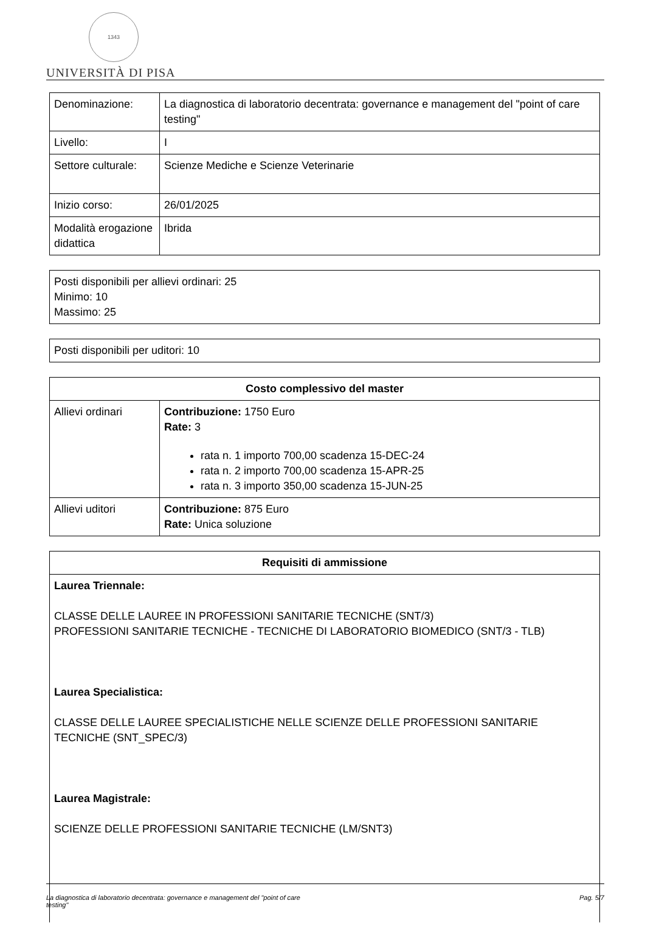1343
UNIVERSITÀ DI PISA
| Denominazione: | La diagnostica di laboratorio decentrata: governance e management del "point of care testing" |
| Livello: | I |
| Settore culturale: | Scienze Mediche e Scienze Veterinarie |
| Inizio corso: | 26/01/2025 |
| Modalità erogazione didattica | Ibrida |
| Posti disponibili per allievi ordinari: 25 Minimo: 10 Massimo: 25 |
| Posti disponibili per uditori: 10 |
| Costo complessivo del master | |
| --- | --- |
| Allievi ordinari | Contribuzione: 1750 Euro Rate: 3 rata n. 1 importo 700,00 scadenza 15-DEC-24 rata n. 2 importo 700,00 scadenza 15-APR-25 rata n. 3 importo 350,00 scadenza 15-JUN-25 |
| Allievi uditori | Contribuzione: 875 Euro Rate: Unica soluzione |
| Requisiti di ammissione |
| --- |
| Laurea Triennale: CLASSE DELLE LAUREE IN PROFESSIONI SANITARIE TECNICHE (SNT/3) PROFESSIONI SANITARIE TECNICHE - TECNICHE DI LABORATORIO BIOMEDICO (SNT/3 - TLB) Laurea Specialistica: CLASSE DELLE LAUREE SPECIALISTICHE NELLE SCIENZE DELLE PROFESSIONI SANITARIE TECNICHE (SNT_SPEC/3) Laurea Magistrale: SCIENZE DELLE PROFESSIONI SANITARIE TECNICHE (LM/SNT3) |
La diagnostica di laboratorio decentrata: governance e management del "point of care
testing" Pag. 5/7